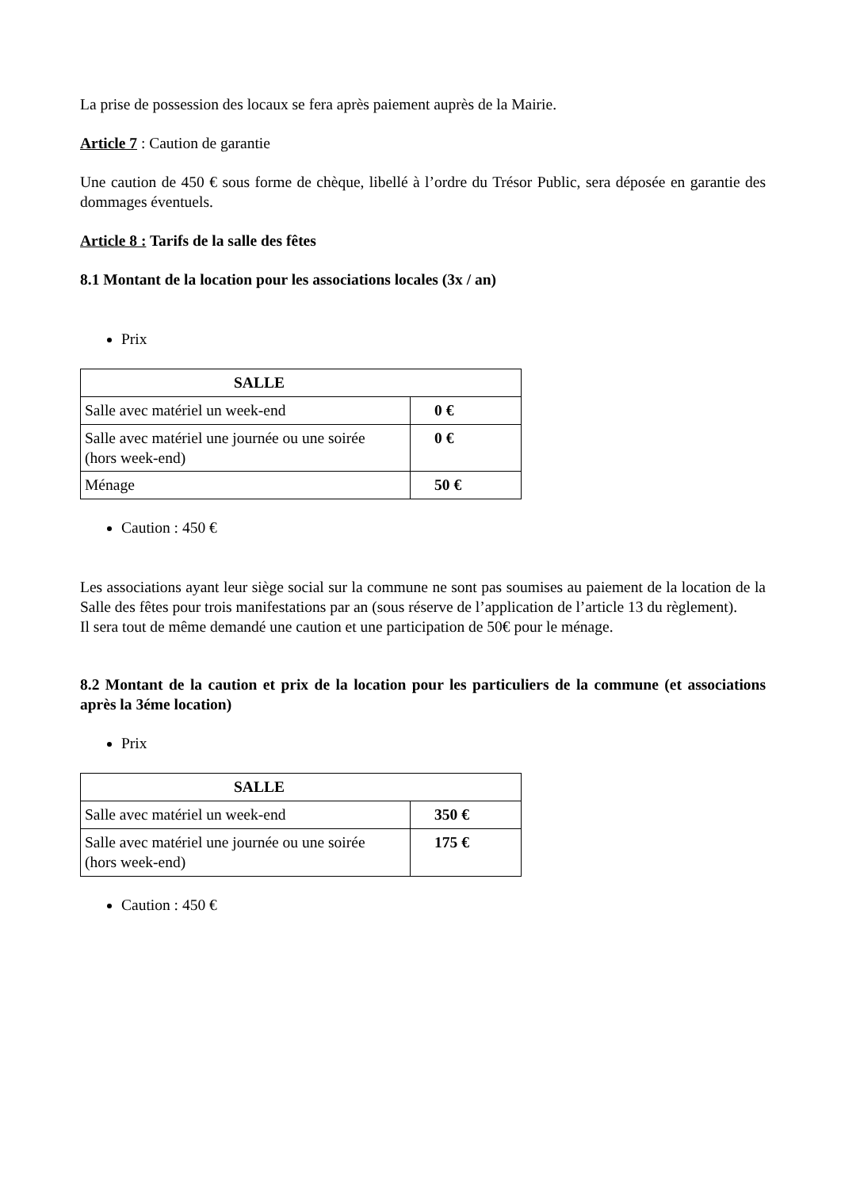La prise de possession des locaux se fera après paiement auprès de la Mairie.
Article 7 : Caution de garantie
Une caution de 450 € sous forme de chèque, libellé à l’ordre du Trésor Public, sera déposée en garantie des dommages éventuels.
Article 8 : Tarifs de la salle des fêtes
8.1 Montant de la location pour les associations locales (3x / an)
Prix
| SALLE | |
| --- | --- |
| Salle avec matériel un week-end | 0 € |
| Salle avec matériel une journée ou une soirée (hors week-end) | 0 € |
| Ménage | 50 € |
Caution : 450 €
Les associations ayant leur siège social sur la commune ne sont pas soumises au paiement de la location de la Salle des fêtes pour trois manifestations par an (sous réserve de l’application de l’article 13 du règlement).
Il sera tout de même demandé une caution et une participation de 50€ pour le ménage.
8.2 Montant de la caution et prix de la location pour les particuliers de la commune (et associations après la 3éme location)
Prix
| SALLE | |
| --- | --- |
| Salle avec matériel un week-end | 350 € |
| Salle avec matériel une journée ou une soirée (hors week-end) | 175 € |
Caution : 450 €